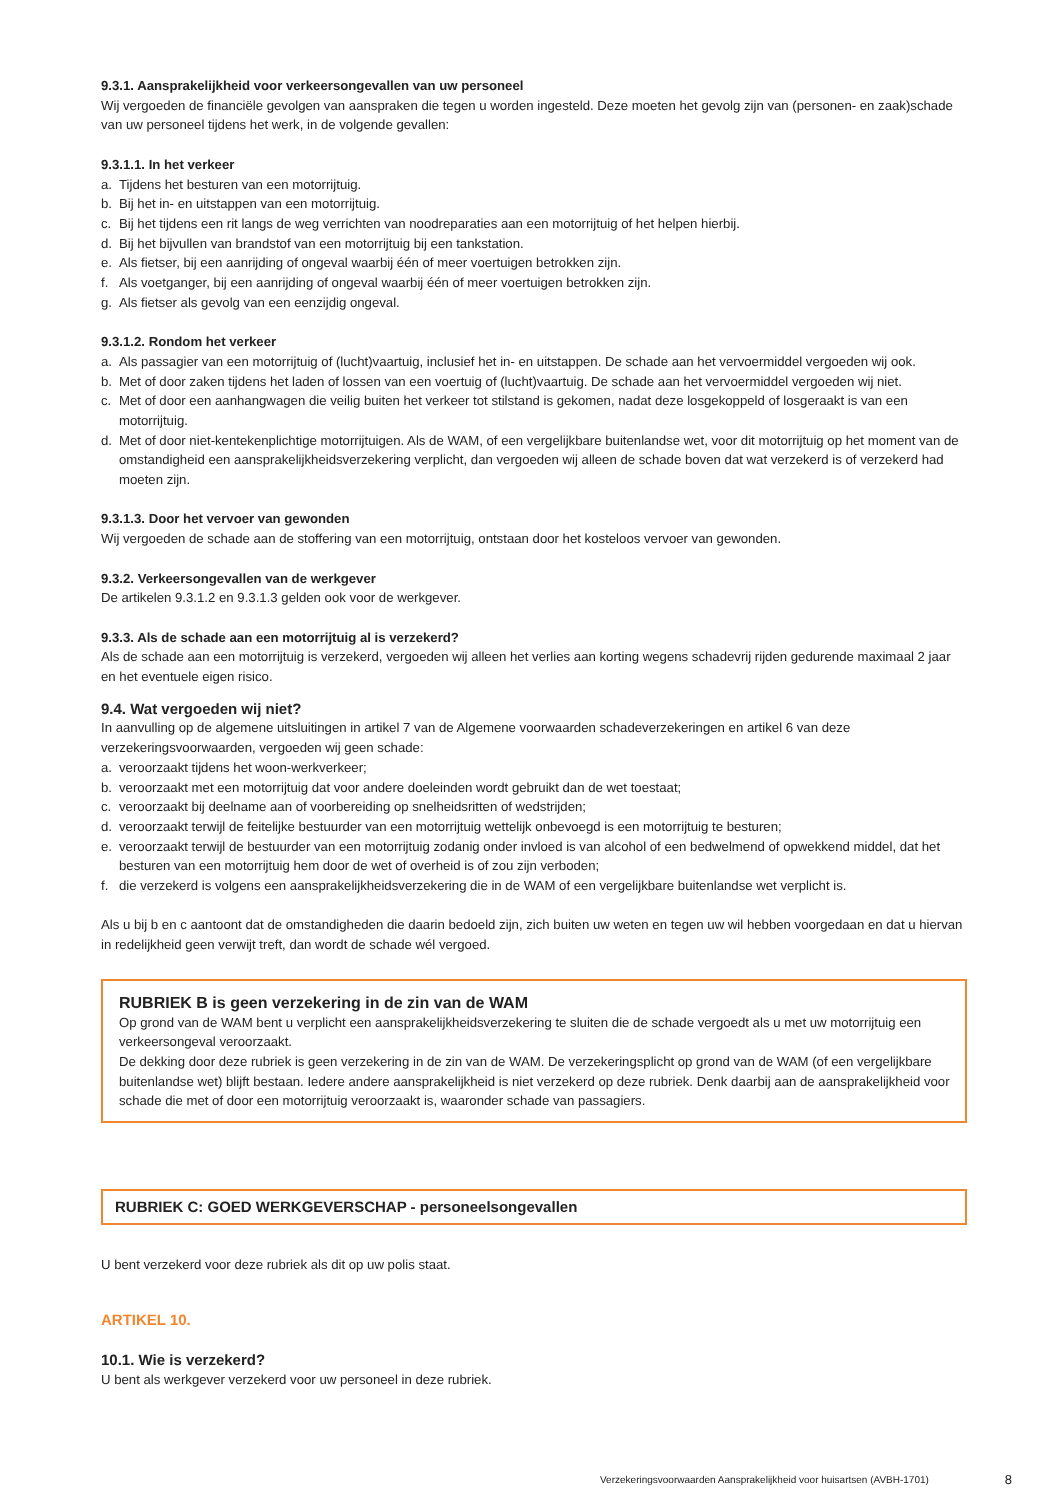9.3.1. Aansprakelijkheid voor verkeersongevallen van uw personeel
Wij vergoeden de financiële gevolgen van aanspraken die tegen u worden ingesteld. Deze moeten het gevolg zijn van (personen- en zaak)schade van uw personeel tijdens het werk, in de volgende gevallen:
9.3.1.1. In het verkeer
a. Tijdens het besturen van een motorrijtuig.
b. Bij het in- en uitstappen van een motorrijtuig.
c. Bij het tijdens een rit langs de weg verrichten van noodreparaties aan een motorrijtuig of het helpen hierbij.
d. Bij het bijvullen van brandstof van een motorrijtuig bij een tankstation.
e. Als fietser, bij een aanrijding of ongeval waarbij één of meer voertuigen betrokken zijn.
f. Als voetganger, bij een aanrijding of ongeval waarbij één of meer voertuigen betrokken zijn.
g. Als fietser als gevolg van een eenzijdig ongeval.
9.3.1.2. Rondom het verkeer
a. Als passagier van een motorrijtuig of (lucht)vaartuig, inclusief het in- en uitstappen. De schade aan het vervoermiddel vergoeden wij ook.
b. Met of door zaken tijdens het laden of lossen van een voertuig of (lucht)vaartuig. De schade aan het vervoermiddel vergoeden wij niet.
c. Met of door een aanhangwagen die veilig buiten het verkeer tot stilstand is gekomen, nadat deze losgekoppeld of losgeraakt is van een motorrijtuig.
d. Met of door niet-kentekenplichtige motorrijtuigen. Als de WAM, of een vergelijkbare buitenlandse wet, voor dit motorrijtuig op het moment van de omstandigheid een aansprakelijkheidsverzekering verplicht, dan vergoeden wij alleen de schade boven dat wat verzekerd is of verzekerd had moeten zijn.
9.3.1.3. Door het vervoer van gewonden
Wij vergoeden de schade aan de stoffering van een motorrijtuig, ontstaan door het kosteloos vervoer van gewonden.
9.3.2. Verkeersongevallen van de werkgever
De artikelen 9.3.1.2 en 9.3.1.3 gelden ook voor de werkgever.
9.3.3. Als de schade aan een motorrijtuig al is verzekerd?
Als de schade aan een motorrijtuig is verzekerd, vergoeden wij alleen het verlies aan korting wegens schadevrij rijden gedurende maximaal 2 jaar en het eventuele eigen risico.
9.4. Wat vergoeden wij niet?
In aanvulling op de algemene uitsluitingen in artikel 7 van de Algemene voorwaarden schadeverzekeringen en artikel 6 van deze verzekeringsvoorwaarden, vergoeden wij geen schade:
a. veroorzaakt tijdens het woon-werkverkeer;
b. veroorzaakt met een motorrijtuig dat voor andere doeleinden wordt gebruikt dan de wet toestaat;
c. veroorzaakt bij deelname aan of voorbereiding op snelheidsritten of wedstrijden;
d. veroorzaakt terwijl de feitelijke bestuurder van een motorrijtuig wettelijk onbevoegd is een motorrijtuig te besturen;
e. veroorzaakt terwijl de bestuurder van een motorrijtuig zodanig onder invloed is van alcohol of een bedwelmend of opwekkend middel, dat het besturen van een motorrijtuig hem door de wet of overheid is of zou zijn verboden;
f. die verzekerd is volgens een aansprakelijkheidsverzekering die in de WAM of een vergelijkbare buitenlandse wet verplicht is.
Als u bij b en c aantoont dat de omstandigheden die daarin bedoeld zijn, zich buiten uw weten en tegen uw wil hebben voorgedaan en dat u hiervan in redelijkheid geen verwijt treft, dan wordt de schade wél vergoed.
RUBRIEK B is geen verzekering in de zin van de WAM
Op grond van de WAM bent u verplicht een aansprakelijkheidsverzekering te sluiten die de schade vergoedt als u met uw motorrijtuig een verkeersongeval veroorzaakt.
De dekking door deze rubriek is geen verzekering in de zin van de WAM. De verzekeringsplicht op grond van de WAM (of een vergelijkbare buitenlandse wet) blijft bestaan. Iedere andere aansprakelijkheid is niet verzekerd op deze rubriek. Denk daarbij aan de aansprakelijkheid voor schade die met of door een motorrijtuig veroorzaakt is, waaronder schade van passagiers.
RUBRIEK C: GOED WERKGEVERSCHAP - personeelsongevallen
U bent verzekerd voor deze rubriek als dit op uw polis staat.
ARTIKEL 10.
10.1. Wie is verzekerd?
U bent als werkgever verzekerd voor uw personeel in deze rubriek.
Verzekeringsvoorwaarden Aansprakelijkheid voor huisartsen (AVBH-1701) 8